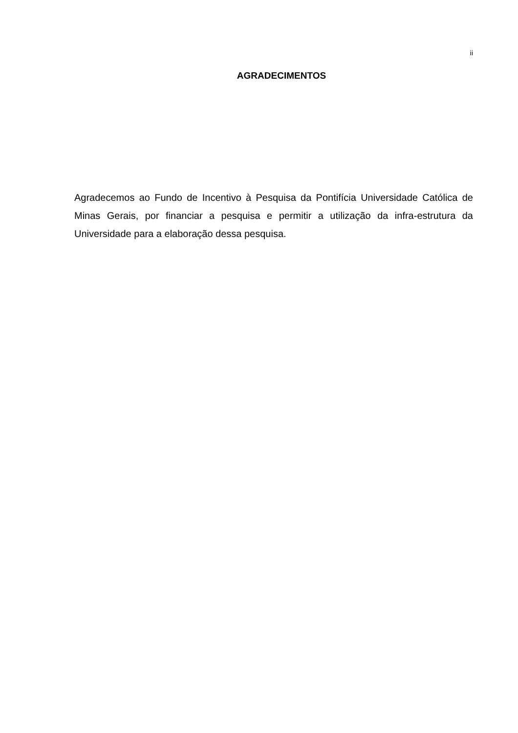ii
AGRADECIMENTOS
Agradecemos ao Fundo de Incentivo à Pesquisa da Pontifícia Universidade Católica de Minas Gerais, por financiar a pesquisa e permitir a utilização da infra-estrutura da Universidade para a elaboração dessa pesquisa.